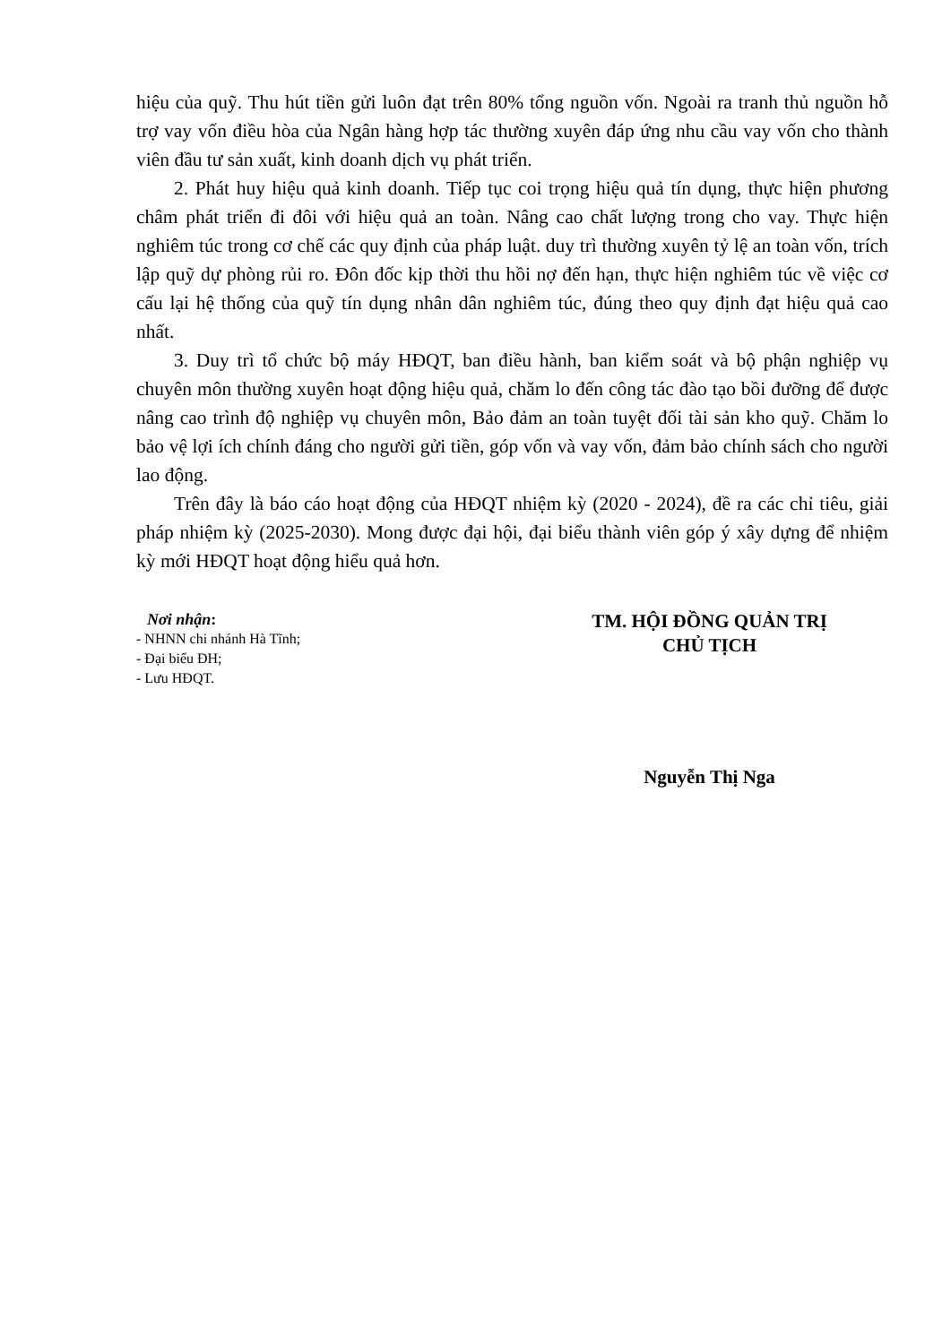hiệu của quỹ. Thu hút tiền gửi luôn đạt trên 80% tổng nguồn vốn. Ngoài ra tranh thủ nguồn hỗ trợ vay vốn điều hòa của Ngân hàng hợp tác thường xuyên đáp ứng nhu cầu vay vốn cho thành viên đầu tư sản xuất, kinh doanh dịch vụ phát triển.
2. Phát huy hiệu quả kinh doanh. Tiếp tục coi trọng hiệu quả tín dụng, thực hiện phương châm phát triển đi đôi với hiệu quả an toàn. Nâng cao chất lượng trong cho vay. Thực hiện nghiêm túc trong cơ chế các quy định của pháp luật. duy trì thường xuyên tỷ lệ an toàn vốn, trích lập quỹ dự phòng rủi ro. Đôn đốc kịp thời thu hồi nợ đến hạn, thực hiện nghiêm túc về việc cơ cấu lại hệ thống của quỹ tín dụng nhân dân nghiêm túc, đúng theo quy định đạt hiệu quả cao nhất.
3. Duy trì tổ chức bộ máy HĐQT, ban điều hành, ban kiểm soát và bộ phận nghiệp vụ chuyên môn thường xuyên hoạt động hiệu quả, chăm lo đến công tác đào tạo bồi đưỡng để được nâng cao trình độ nghiệp vụ chuyên môn, Bảo đảm an toàn tuyệt đối tài sản kho quỹ. Chăm lo bảo vệ lợi ích chính đáng cho người gửi tiền, góp vốn và vay vốn, đảm bảo chính sách cho người lao động.
Trên đây là báo cáo hoạt động của HĐQT nhiệm kỳ (2020 - 2024), đề ra các chỉ tiêu, giải pháp nhiệm kỳ (2025-2030). Mong được đại hội, đại biểu thành viên góp ý xây dựng để nhiệm kỳ mới HĐQT hoạt động hiểu quả hơn.
Nơi nhận:
- NHNN chi nhánh Hà Tĩnh;
- Đại biểu ĐH;
- Lưu HĐQT.
TM. HỘI ĐỒNG QUẢN TRỊ
CHỦ TỊCH
Nguyễn Thị Nga